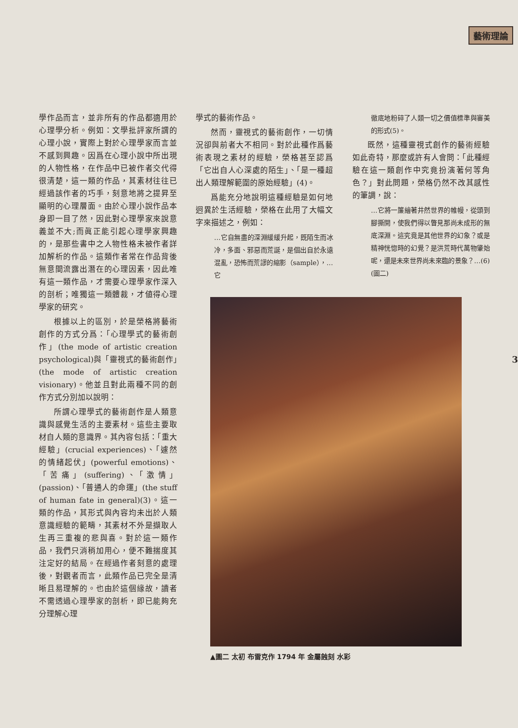藝術理論
3
學作品而言，並非所有的作品都適用於心理學分析。例如：文學批評家所謂的心理小說，實際上對於心理學家而言並不感到興趣。因爲在心理小說中所出現的人物性格，在作品中已被作者交代得很清楚，這一類的作品，其素材往往已經過該作者的巧手，刻意地將之提昇至顯明的心理層面。由於心理小說作品本身即一目了然，因此對心理學家來說意義並不大;而眞正能引起心理學家興趣的，是那些書中之人物性格未被作者詳加解析的作品。這類作者常在作品背後無意間流露出潛在的心理因素，因此唯有這一類作品，才需要心理學家作深入的剖析；唯獨這一類體裁，才値得心理學家的研究。
根據以上的區別，於是榮格將藝術創作的方式分爲：「心理學式的藝術創作」(the mode of artistic creation psychological)與「靈視式的藝術創作」(the mode of artistic creation visionary)。他並且對此兩種不同的創作方式分別加以說明：
所謂心理學式的藝術創作是人類意識與感覺生活的主要素材。這些主要取材自人類的意識界。其內容包括：「重大經驗」(crucial experiences)、「遽然的情緒起伏」(powerful emotions)、「苦痛」(suffering)、「激情」(passion)、「普通人的命運」(the stuff of human fate in general)(3)。這一類的作品，其形式與內容均未出於人類意識經驗的範疇，其素材不外是擷取人生再三重複的悲與喜。對於這一類作品，我們只消稍加用心，便不難揣度其注定好的結局。在經過作者刻意的處理後，對觀者而言，此類作品已完全是清晰且易理解的。也由於這個緣故，讀者不需透過心理學家的剖析，即已能夠充分理解心理
學式的藝術作品。
然而，靈視式的藝術創作，一切情況卻與前者大不相同。對於此種作爲藝術表現之素材的經驗，榮格甚至認爲「它出自人心深處的陌生」、「是一種超出人類理解範圍的原始經驗」(4)。
爲能充分地說明這種經驗是如何地迥異於生活經驗，榮格在此用了大幅文字來描述之，例如：
…它自無盡的深淵緩緩升起，既陌生而冰冷，多面、邪惡而荒誕，是個出自於永遠混亂，恐怖而荒謬的縮影（sample），…它
徹底地粉碎了人類一切之價值標準與審美的形式(5)。
既然，這種靈視式創作的藝術經驗如此奇特，那麼或許有人會問：「此種經驗在這一類創作中究竟扮演著何等角色？」對此問題，榮格仍然不改其感性的筆調，說：
…它將一簾繪著井然世界的帷幔，從頭到腳撕開，使我們得以瞥見那尚未成形的無底深淵。這究竟是其他世界的幻象？或是精神恍惚時的幻覺？是洪荒時代萬物肇始呢，還是未來世界尚未來臨的景象？…(6)(圖二)
▲圖二 太初 布雷克作 1794 年 金屬蝕刻 水彩